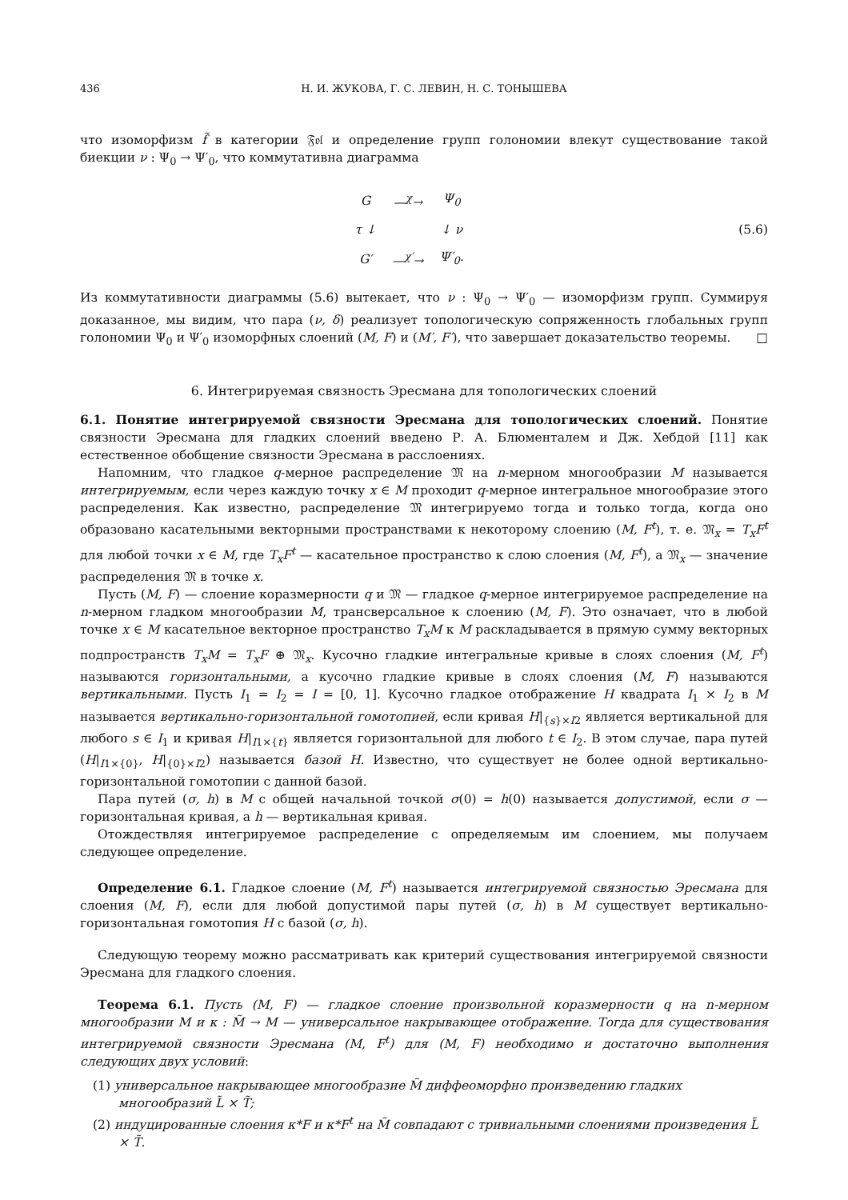436 Н. И. ЖУКОВА, Г. С. ЛЕВИН, Н. С. ТОНЫШЕВА
что изоморфизм f̃ в категории 𝔉𝔬𝔩 и определение групп голономии влекут существование такой биекции ν : Ψ<sub>0</sub> → Ψ′<sub>0</sub>, что коммутативна диаграмма
| G | —<sup>χ</sup>→ | Ψ<sub>0</sub> |
| τ ↓ | | ↓ ν |
| G′ | —<sup>χ′</sup>→ | Ψ′<sub>0</sub>. |
(5.6)
Из коммутативности диаграммы (5.6) вытекает, что ν : Ψ<sub>0</sub> → Ψ′<sub>0</sub> — изоморфизм групп. Суммируя доказанное, мы видим, что пара (ν, δ) реализует топологическую сопряженность глобальных групп голономии Ψ<sub>0</sub> и Ψ′<sub>0</sub> изоморфных слоений (M, F) и (M′, F′), что завершает доказательство теоремы. □
6. Интегрируемая связность Эресмана для топологических слоений
6.1. Понятие интегрируемой связности Эресмана для топологических слоений. Понятие связности Эресмана для гладких слоений введено Р. А. Блюменталем и Дж. Хебдой [11] как естественное обобщение связности Эресмана в расслоениях.
Напомним, что гладкое q-мерное распределение 𝔐 на n-мерном многообразии M называется интегрируемым, если через каждую точку x ∈ M проходит q-мерное интегральное многообразие этого распределения. Как известно, распределение 𝔐 интегрируемо тогда и только тогда, когда оно образовано касательными векторными пространствами к некоторому слоению (M, F<sup>t</sup>), т. е. 𝔐<sub>x</sub> = T<sub>x</sub>F<sup>t</sup> для любой точки x ∈ M, где T<sub>x</sub>F<sup>t</sup> — касательное пространство к слою слоения (M, F<sup>t</sup>), а 𝔐<sub>x</sub> — значение распределения 𝔐 в точке x.
Пусть (M, F) — слоение коразмерности q и 𝔐 — гладкое q-мерное интегрируемое распределение на n-мерном гладком многообразии M, трансверсальное к слоению (M, F). Это означает, что в любой точке x ∈ M касательное векторное пространство T<sub>x</sub>M к M раскладывается в прямую сумму векторных подпространств T<sub>x</sub>M = T<sub>x</sub>F ⊕ 𝔐<sub>x</sub>. Кусочно гладкие интегральные кривые в слоях слоения (M, F<sup>t</sup>) называются горизонтальными, а кусочно гладкие кривые в слоях слоения (M, F) называются вертикальными. Пусть I<sub>1</sub> = I<sub>2</sub> = I = [0, 1]. Кусочно гладкое отображение H квадрата I<sub>1</sub> × I<sub>2</sub> в M называется вертикально-горизонтальной гомотопией, если кривая H|<sub>{s}×I2</sub> является вертикальной для любого s ∈ I<sub>1</sub> и кривая H|<sub>I1×{t}</sub> является горизонтальной для любого t ∈ I<sub>2</sub>. В этом случае, пара путей (H|<sub>I1×{0}</sub>, H|<sub>{0}×I2</sub>) называется базой H. Известно, что существует не более одной вертикально-горизонтальной гомотопии с данной базой.
Пара путей (σ, h) в M с общей начальной точкой σ(0) = h(0) называется допустимой, если σ — горизонтальная кривая, а h — вертикальная кривая.
Отождествляя интегрируемое распределение с определяемым им слоением, мы получаем следующее определение.
Определение 6.1. Гладкое слоение (M, F<sup>t</sup>) называется интегрируемой связностью Эресмана для слоения (M, F), если для любой допустимой пары путей (σ, h) в M существует вертикально-горизонтальная гомотопия H с базой (σ, h).
Следующую теорему можно рассматривать как критерий существования интегрируемой связности Эресмана для гладкого слоения.
Теорема 6.1. Пусть (M, F) — гладкое слоение произвольной коразмерности q на n-мерном многообразии M и κ : M̃ → M — универсальное накрывающее отображение. Тогда для существования интегрируемой связности Эресмана (M, F<sup>t</sup>) для (M, F) необходимо и достаточно выполнения следующих двух условий:
(1) универсальное накрывающее многообразие M̃ диффеоморфно произведению гладких многообразий L̃ × T̃;
(2) индуцированные слоения κ*F и κ*F<sup>t</sup> на M̃ совпадают с тривиальными слоениями произведения L̃ × T̃.